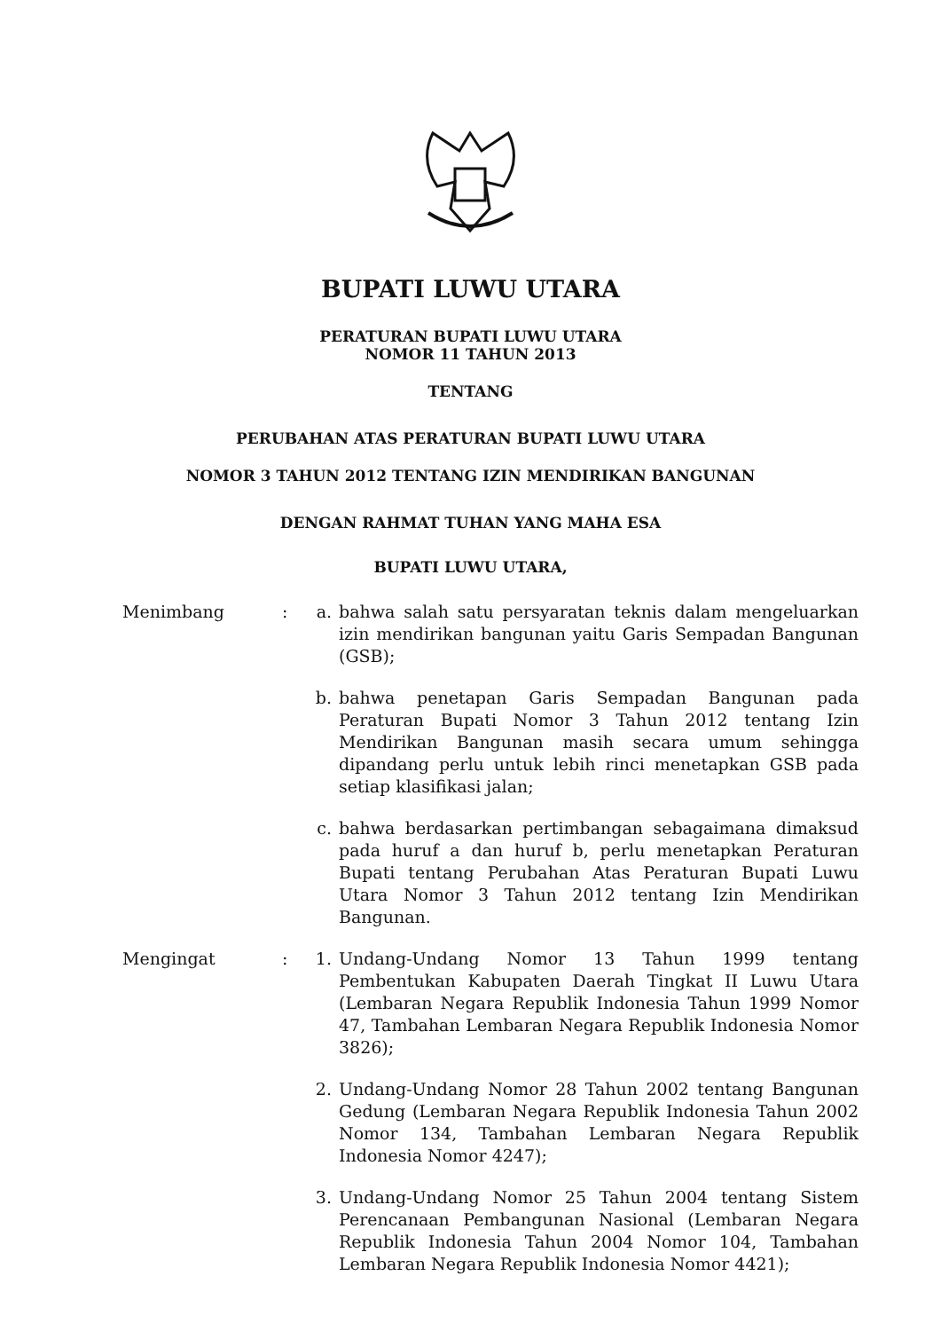BUPATI LUWU UTARA
PERATURAN BUPATI LUWU UTARA
NOMOR 11 TAHUN 2013
TENTANG
PERUBAHAN ATAS PERATURAN BUPATI LUWU UTARA
NOMOR 3 TAHUN 2012 TENTANG IZIN MENDIRIKAN BANGUNAN
DENGAN RAHMAT TUHAN YANG MAHA ESA
BUPATI LUWU UTARA,
Menimbang : a. bahwa salah satu persyaratan teknis dalam mengeluarkan izin mendirikan bangunan yaitu Garis Sempadan Bangunan (GSB);
b. bahwa penetapan Garis Sempadan Bangunan pada Peraturan Bupati Nomor 3 Tahun 2012 tentang Izin Mendirikan Bangunan masih secara umum sehingga dipandang perlu untuk lebih rinci menetapkan GSB pada setiap klasifikasi jalan;
c. bahwa berdasarkan pertimbangan sebagaimana dimaksud pada huruf a dan huruf b, perlu menetapkan Peraturan Bupati tentang Perubahan Atas Peraturan Bupati Luwu Utara Nomor 3 Tahun 2012 tentang Izin Mendirikan Bangunan.
Mengingat : 1. Undang-Undang Nomor 13 Tahun 1999 tentang Pembentukan Kabupaten Daerah Tingkat II Luwu Utara (Lembaran Negara Republik Indonesia Tahun 1999 Nomor 47, Tambahan Lembaran Negara Republik Indonesia Nomor 3826);
2. Undang-Undang Nomor 28 Tahun 2002 tentang Bangunan Gedung (Lembaran Negara Republik Indonesia Tahun 2002 Nomor 134, Tambahan Lembaran Negara Republik Indonesia Nomor 4247);
3. Undang-Undang Nomor 25 Tahun 2004 tentang Sistem Perencanaan Pembangunan Nasional (Lembaran Negara Republik Indonesia Tahun 2004 Nomor 104, Tambahan Lembaran Negara Republik Indonesia Nomor 4421);